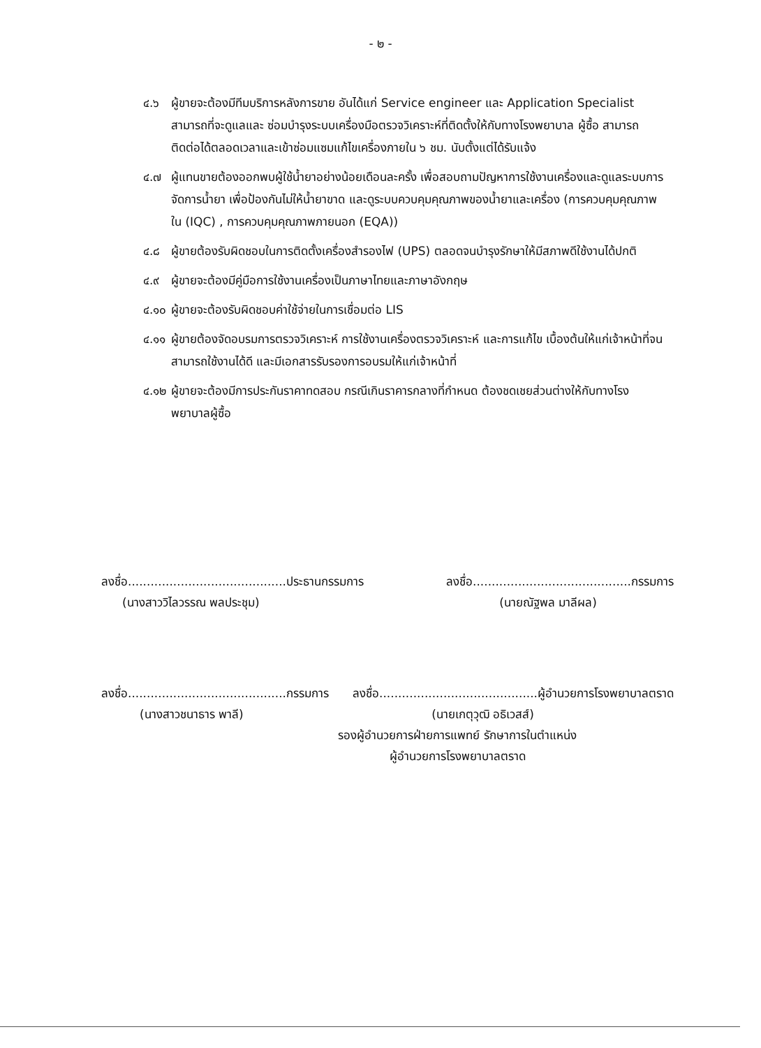- ๒ -
๔.๖ ผู้ขายจะต้องมีทีมบริการหลังการขาย อันได้แก่ Service engineer และ Application Specialist สามารถที่จะดูแลและ ซ่อมบำรุงระบบเครื่องมือตรวจวิเคราะห์ที่ติดตั้งให้กับทางโรงพยาบาล ผู้ซื้อ สามารถติดต่อได้ตลอดเวลาและเข้าซ่อมแซมแก้ไขเครื่องภายใน ๖ ชม. นับตั้งแต่ได้รับแจ้ง
๔.๗ ผู้แทนขายต้องออกพบผู้ใช้น้ำยาอย่างน้อยเดือนละครั้ง เพื่อสอบถามปัญหาการใช้งานเครื่องและดูแลระบบการจัดการน้ำยา เพื่อป้องกันไม่ให้น้ำยาขาด และดูระบบควบคุมคุณภาพของน้ำยาและเครื่อง (การควบคุมคุณภาพใน (IQC) , การควบคุมคุณภาพภายนอก (EQA))
๔.๘ ผู้ขายต้องรับผิดชอบในการติดตั้งเครื่องสำรองไฟ (UPS) ตลอดจนบำรุงรักษาให้มีสภาพดีใช้งานได้ปกติ
๔.๙ ผู้ขายจะต้องมีคู่มือการใช้งานเครื่องเป็นภาษาไทยและภาษาอังกฤษ
๔.๑๐ ผู้ขายจะต้องรับผิดชอบค่าใช้จ่ายในการเชื่อมต่อ LIS
๔.๑๑ ผู้ขายต้องจัดอบรมการตรวจวิเคราะห์ การใช้งานเครื่องตรวจวิเคราะห์ และการแก้ไข เบื้องต้นให้แก่เจ้าหน้าที่จนสามารถใช้งานได้ดี และมีเอกสารรับรองการอบรมให้แก่เจ้าหน้าที่
๔.๑๒ ผู้ขายจะต้องมีการประกันราคาทดสอบ กรณีเกินราคารกลางที่กำหนด ต้องชดเชยส่วนต่างให้กับทางโรงพยาบาลผู้ซื้อ
ลงชื่อ..........................................ประธานกรรมการ ลงชื่อ..........................................กรรมการ
(นางสาววิไลวรรณ พลประชุม) (นายณัฐพล มาลีผล)
ลงชื่อ..........................................กรรมการ ลงชื่อ..........................................ผู้อำนวยการโรงพยาบาลตราด
(นางสาวชนาธาร พาลี) (นายเกตุวุฒิ อธิเวสส์)
รองผู้อำนวยการฝ่ายการแพทย์ รักษาการในตำแหน่ง
ผู้อำนวยการโรงพยาบาลตราด